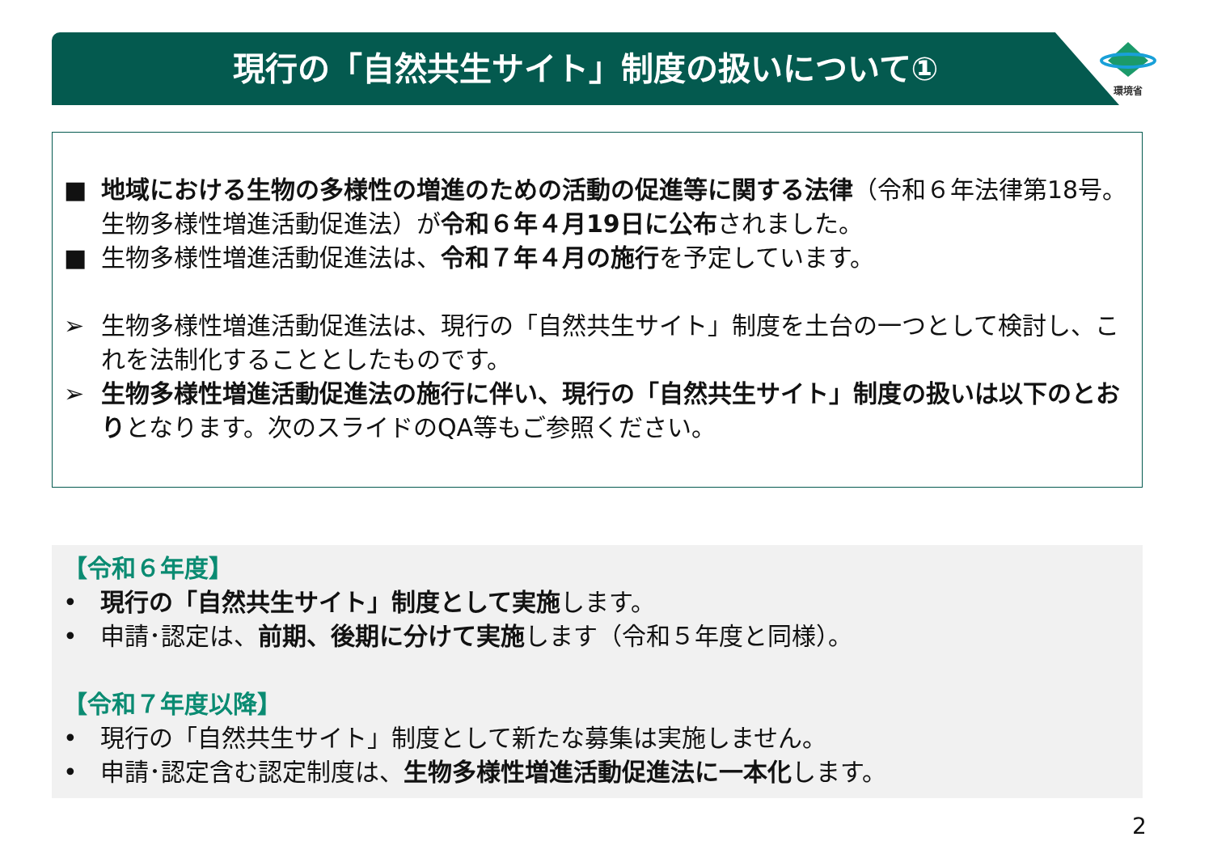現行の「自然共生サイト」制度の扱いについて①
環境省
■ 地域における生物の多様性の増進のための活動の促進等に関する法律（令和６年法律第18号。生物多様性増進活動促進法）が令和６年４月19日に公布されました。
■ 生物多様性増進活動促進法は、令和７年４月の施行を予定しています。
➢ 生物多様性増進活動促進法は、現行の「自然共生サイト」制度を土台の一つとして検討し、これを法制化することとしたものです。
➢ 生物多様性増進活動促進法の施行に伴い、現行の「自然共生サイト」制度の扱いは以下のとおりとなります。次のスライドのQA等もご参照ください。
【令和６年度】
• 現行の「自然共生サイト」制度として実施します。
• 申請･認定は、前期、後期に分けて実施します（令和５年度と同様）。
【令和７年度以降】
• 現行の「自然共生サイト」制度として新たな募集は実施しません。
• 申請･認定含む認定制度は、生物多様性増進活動促進法に一本化します。
2